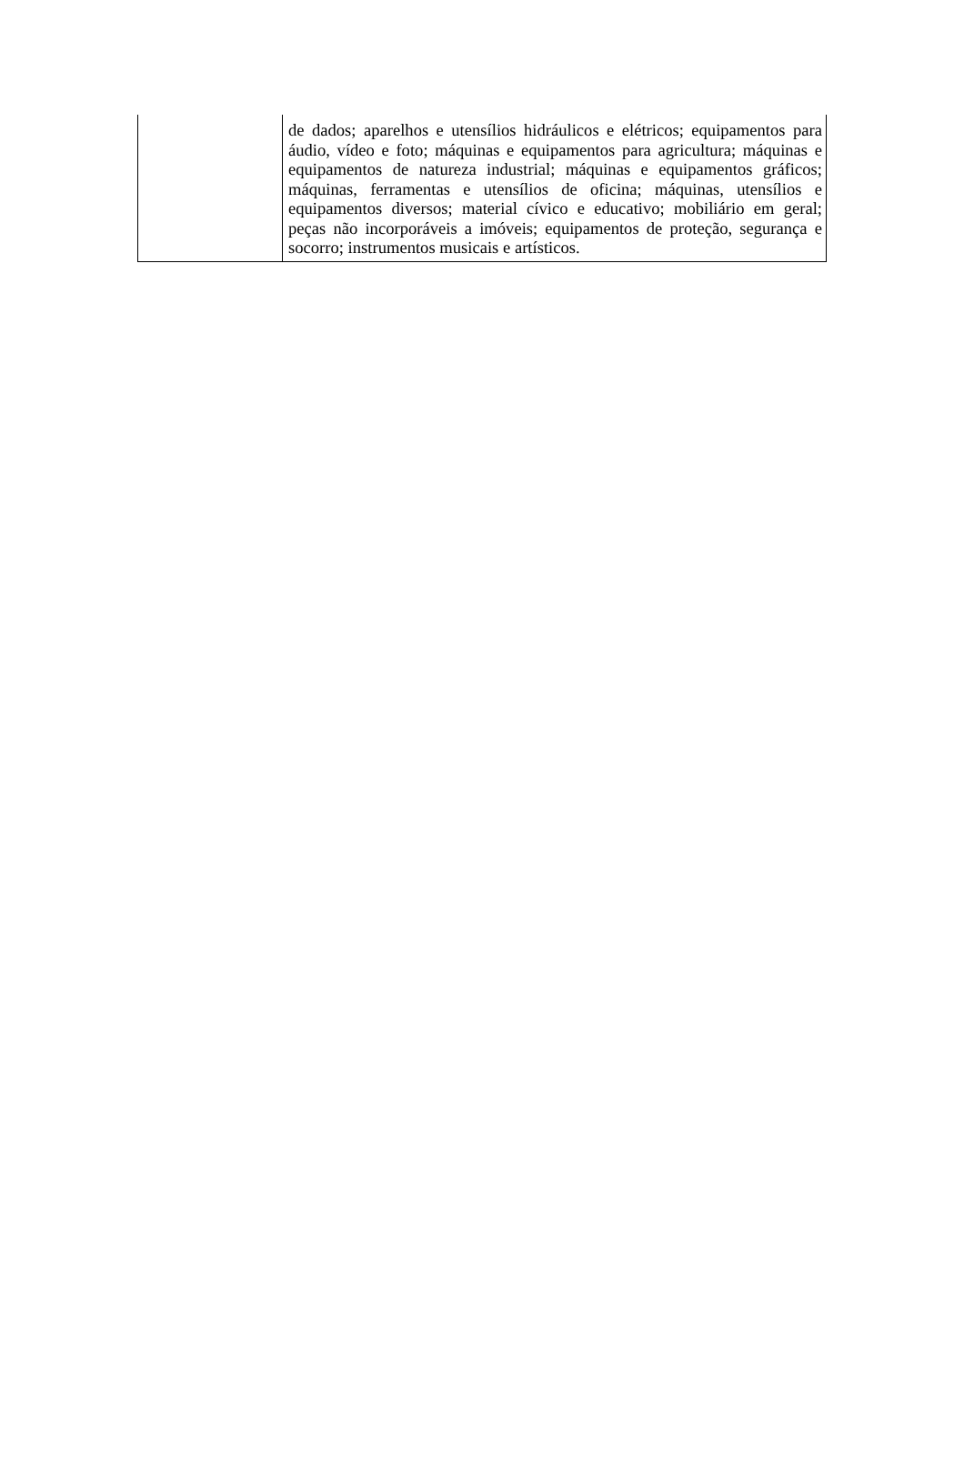| | de dados; aparelhos e utensílios hidráulicos e elétricos; equipamentos para áudio, vídeo e foto; máquinas e equipamentos para agricultura; máquinas e equipamentos de natureza industrial; máquinas e equipamentos gráficos; máquinas, ferramentas e utensílios de oficina; máquinas, utensílios e equipamentos diversos; material cívico e educativo; mobiliário em geral; peças não incorporáveis a imóveis; equipamentos de proteção, segurança e socorro; instrumentos musicais e artísticos. |